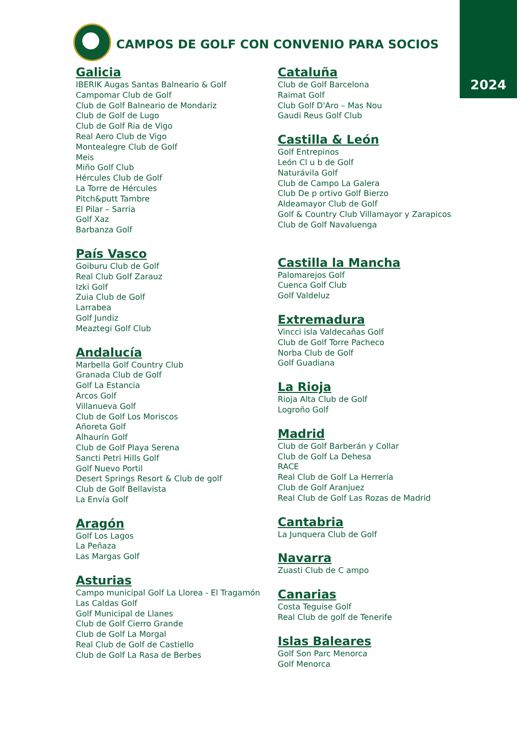2024
CAMPOS DE GOLF CON CONVENIO PARA SOCIOS
Galicia
IBERIK Augas Santas Balneario & Golf
Campomar Club de Golf
Club de Golf Balneario de Mondariz
Club de Golf de Lugo
Club de Golf Ria de Vigo
Real Aero Club de Vigo
Montealegre Club de Golf
Meis
Miño Golf Club
Hércules Club de Golf
La Torre de Hércules
Pitch&putt Tambre
El Pilar – Sarria
Golf Xaz
Barbanza Golf
País Vasco
Goiburu Club de Golf
Real Club Golf Zarauz
Izki Golf
Zuia Club de Golf
Larrabea
Golf Jundiz
Meaztegi Golf Club
Andalucía
Marbella Golf Country Club
Granada Club de Golf
Golf La Estancia
Arcos Golf
Villanueva Golf
Club de Golf Los Moriscos
Añoreta Golf
Alhaurín Golf
Club de Golf Playa Serena
Sancti Petri Hills Golf
Golf Nuevo Portil
Desert Springs Resort & Club de golf
Club de Golf Bellavista
La Envía Golf
Aragón
Golf Los Lagos
La Peñaza
Las Margas Golf
Asturias
Campo municipal Golf La Llorea - El Tragamón
Las Caldas Golf
Golf Municipal de Llanes
Club de Golf Cierro Grande
Club de Golf La Morgal
Real Club de Golf de Castiello
Club de Golf La Rasa de Berbes
Cataluña
Club de Golf Barcelona
Raimat Golf
Club Golf D'Aro – Mas Nou
Gaudi Reus Golf Club
Castilla & León
Golf Entrepinos
León Cl u b de Golf
Naturávila Golf
Club de Campo La Galera
Club De p ortivo Golf Bierzo
Aldeamayor Club de Golf
Golf & Country Club Villamayor y Zarapicos
Club de Golf Navaluenga
Castilla la Mancha
Palomarejos Golf
Cuenca Golf Club
Golf Valdeluz
Extremadura
Vincci isla Valdecañas Golf
Club de Golf Torre Pacheco
Norba Club de Golf
Golf Guadiana
La Rioja
Rioja Alta Club de Golf
Logroño Golf
Madrid
Club de Golf Barberán y Collar
Club de Golf La Dehesa
RACE
Real Club de Golf La Herrería
Club de Golf Aranjuez
Real Club de Golf Las Rozas de Madrid
Cantabria
La Junquera Club de Golf
Navarra
Zuasti Club de C ampo
Canarias
Costa Teguise Golf
Real Club de golf de Tenerife
Islas Baleares
Golf Son Parc Menorca
Golf Menorca